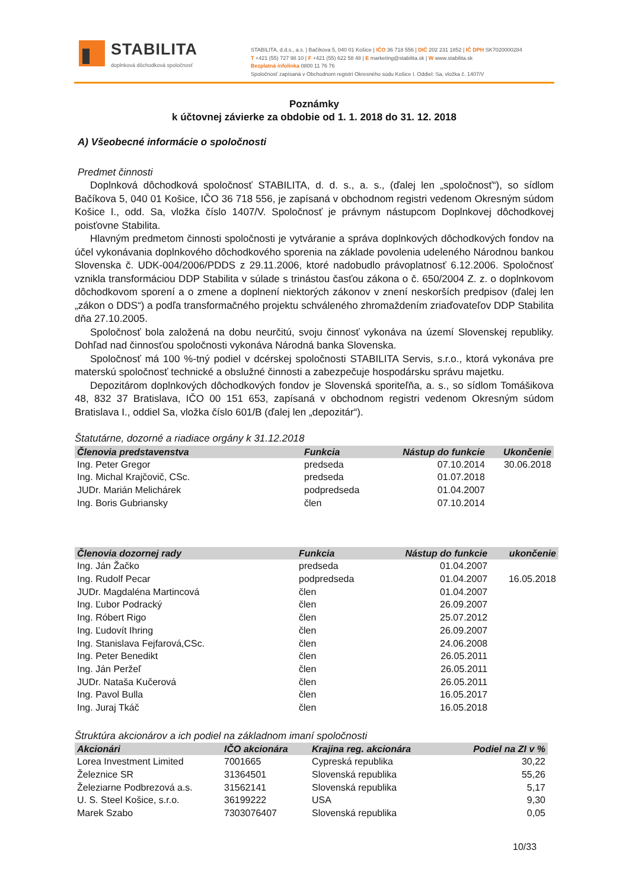STABILITA
doplnková dôchodková spoločnosť
STABILITA, d.d.s., a.s. | Bačíkova 5, 040 01 Košice | IČO 36 718 556 | DIČ 202 231 1852 | IČ DPH SK7020000284
T +421 (55) 727 98 10 | F +421 (55) 622 58 48 | E marketing@stabilita.sk | W www.stabilita.sk
Bezplatná infolinka 0800 11 76 76
Spoločnosť zapísaná v Obchodnom registri Okresného súdu Košice I. Oddiel: Sa, vložka č. 1407/V
Poznámky
k účtovnej závierke za obdobie od 1. 1. 2018 do 31. 12. 2018
A) Všeobecné informácie o spoločnosti
Predmet činnosti
Doplnková dôchodková spoločnosť STABILITA, d. d. s., a. s., (ďalej len „spoločnosť“), so sídlom Bačíkova 5, 040 01 Košice, IČO 36 718 556, je zapísaná v obchodnom registri vedenom Okresným súdom Košice I., odd. Sa, vložka číslo 1407/V. Spoločnosť je právnym nástupcom Doplnkovej dôchodkovej poisťovne Stabilita.
Hlavným predmetom činnosti spoločnosti je vytváranie a správa doplnkových dôchodkových fondov na účel vykonávania doplnkového dôchodkového sporenia na základe povolenia udeleného Národnou bankou Slovenska č. UDK-004/2006/PDDS z 29.11.2006, ktoré nadobudlo právoplatnosť 6.12.2006. Spoločnosť vznikla transformáciou DDP Stabilita v súlade s trinástou časťou zákona o č. 650/2004 Z. z. o doplnkovom dôchodkovom sporení a o zmene a doplnení niektorých zákonov v znení neskorších predpisov (ďalej len „zákon o DDS“) a podľa transformačného projektu schváleného zhromaždením zriaďovateľov DDP Stabilita dňa 27.10.2005.
Spoločnosť bola založená na dobu neurčitú, svoju činnosť vykonáva na území Slovenskej republiky. Dohľad nad činnosťou spoločnosti vykonáva Národná banka Slovenska.
Spoločnosť má 100 %-tný podiel v dcérskej spoločnosti STABILITA Servis, s.r.o., ktorá vykonáva pre materskú spoločnosť technické a obslužné činnosti a zabezpečuje hospodársku správu majetku.
Depozitárom doplnkových dôchodkových fondov je Slovenská sporiteľňa, a. s., so sídlom Tomášikova 48, 832 37 Bratislava, IČO 00 151 653, zapísaná v obchodnom registri vedenom Okresným súdom Bratislava I., oddiel Sa, vložka číslo 601/B (ďalej len „depozitár“).
Štatutárne, dozorné a riadiace orgány k 31.12.2018
| Členovia predstavenstva | Funkcia | Nástup do funkcie | Ukončenie |
| --- | --- | --- | --- |
| Ing. Peter Gregor | predseda | 07.10.2014 | 30.06.2018 |
| Ing. Michal Krajčovič, CSc. | predseda | 01.07.2018 | |
| JUDr. Marián Melichárek | podpredseda | 01.04.2007 | |
| Ing. Boris Gubriansky | člen | 07.10.2014 | |
| Členovia dozornej rady | Funkcia | Nástup do funkcie | ukončenie |
| --- | --- | --- | --- |
| Ing. Ján Žačko | predseda | 01.04.2007 | |
| Ing. Rudolf Pecar | podpredseda | 01.04.2007 | 16.05.2018 |
| JUDr. Magdaléna Martincová | člen | 01.04.2007 | |
| Ing. Ľubor Podracký | člen | 26.09.2007 | |
| Ing. Róbert Rigo | člen | 25.07.2012 | |
| Ing. Ľudovít Ihring | člen | 26.09.2007 | |
| Ing. Stanislava Fejfarová,CSc. | člen | 24.06.2008 | |
| Ing. Peter Benedikt | člen | 26.05.2011 | |
| Ing. Ján Peržeľ | člen | 26.05.2011 | |
| JUDr. Nataša Kučerová | člen | 26.05.2011 | |
| Ing. Pavol Bulla | člen | 16.05.2017 | |
| Ing. Juraj Tkáč | člen | 16.05.2018 | |
Štruktúra akcionárov a ich podiel na základnom imaní spoločnosti
| Akcionári | IČO akcionára | Krajina reg. akcionára | Podiel na ZI v % |
| --- | --- | --- | --- |
| Lorea Investment Limited | 7001665 | Cypreská republika | 30,22 |
| Železnice SR | 31364501 | Slovenská republika | 55,26 |
| Železiarne Podbrezová a.s. | 31562141 | Slovenská republika | 5,17 |
| U. S. Steel Košice, s.r.o. | 36199222 | USA | 9,30 |
| Marek Szabo | 7303076407 | Slovenská republika | 0,05 |
10/33